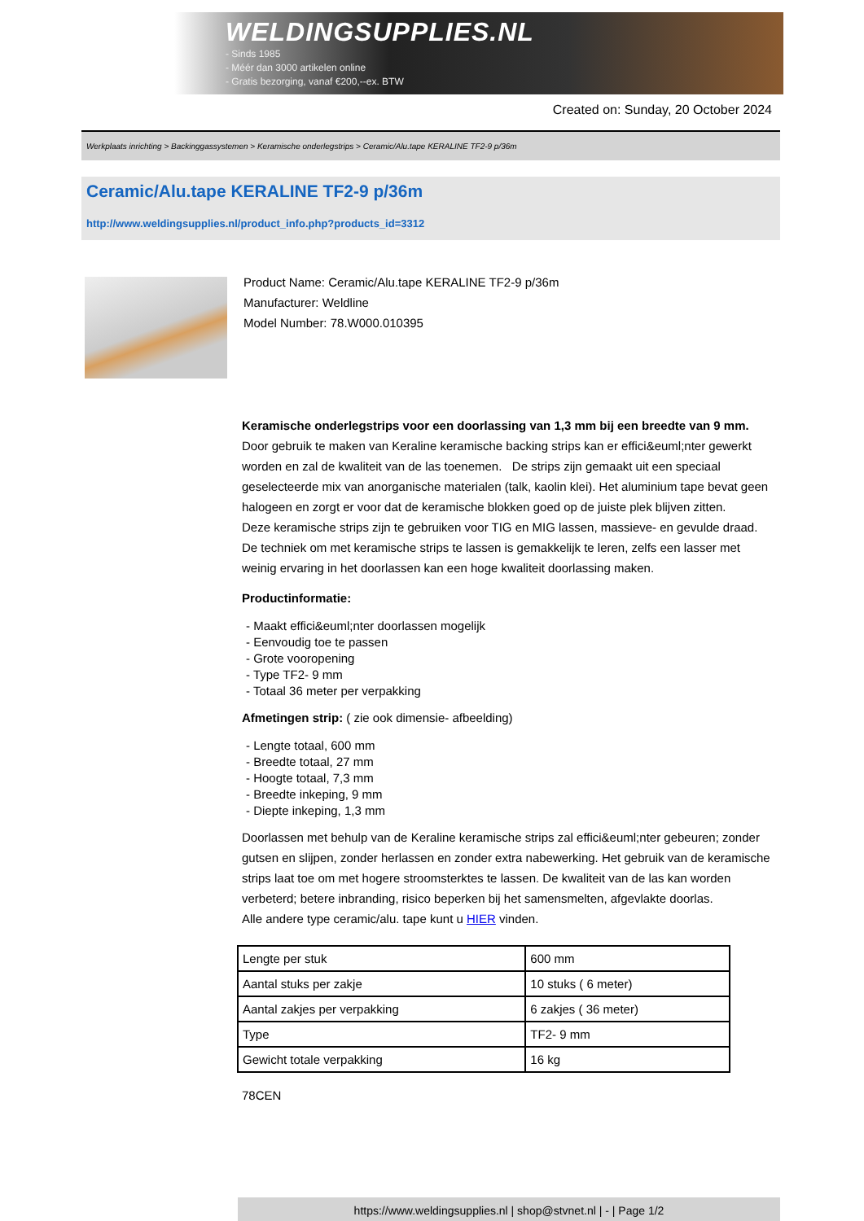WELDINGSUPPLIES.NL
- Sinds 1985
- Méér dan 3000 artikelen online
- Gratis bezorging, vanaf €200,--ex. BTW
Created on: Sunday, 20 October 2024
Werkplaats inrichting > Backinggassystemen > Keramische onderlegstrips > Ceramic/Alu.tape KERALINE TF2-9 p/36m
Ceramic/Alu.tape KERALINE TF2-9 p/36m
http://www.weldingsupplies.nl/product_info.php?products_id=3312
Product Name: Ceramic/Alu.tape KERALINE TF2-9 p/36m
Manufacturer: Weldline
Model Number: 78.W000.010395
Keramische onderlegstrips voor een doorlassing van 1,3 mm bij een breedte van 9 mm. Door gebruik te maken van Keraline keramische backing strips kan er effici&euml;nter gewerkt worden en zal de kwaliteit van de las toenemen. De strips zijn gemaakt uit een speciaal geselecteerde mix van anorganische materialen (talk, kaolin klei). Het aluminium tape bevat geen halogeen en zorgt er voor dat de keramische blokken goed op de juiste plek blijven zitten.
Deze keramische strips zijn te gebruiken voor TIG en MIG lassen, massieve- en gevulde draad. De techniek om met keramische strips te lassen is gemakkelijk te leren, zelfs een lasser met weinig ervaring in het doorlassen kan een hoge kwaliteit doorlassing maken.
Productinformatie:
- Maakt effici&euml;nter doorlassen mogelijk
- Eenvoudig toe te passen
- Grote vooropening
- Type TF2- 9 mm
- Totaal 36 meter per verpakking
Afmetingen strip: ( zie ook dimensie- afbeelding)
- Lengte totaal, 600 mm
- Breedte totaal, 27 mm
- Hoogte totaal, 7,3 mm
- Breedte inkeping, 9 mm
- Diepte inkeping, 1,3 mm
Doorlassen met behulp van de Keraline keramische strips zal effici&euml;nter gebeuren; zonder gutsen en slijpen, zonder herlassen en zonder extra nabewerking. Het gebruik van de keramische strips laat toe om met hogere stroomsterktes te lassen. De kwaliteit van de las kan worden verbeterd; betere inbranding, risico beperken bij het samensmelten, afgevlakte doorlas.
Alle andere type ceramic/alu. tape kunt u HIER vinden.
| Lengte per stuk | 600 mm |
| Aantal stuks per zakje | 10 stuks ( 6 meter) |
| Aantal zakjes per verpakking | 6 zakjes ( 36 meter) |
| Type | TF2- 9 mm |
| Gewicht totale verpakking | 16 kg |
78CEN
https://www.weldingsupplies.nl | shop@stvnet.nl | - | Page 1/2